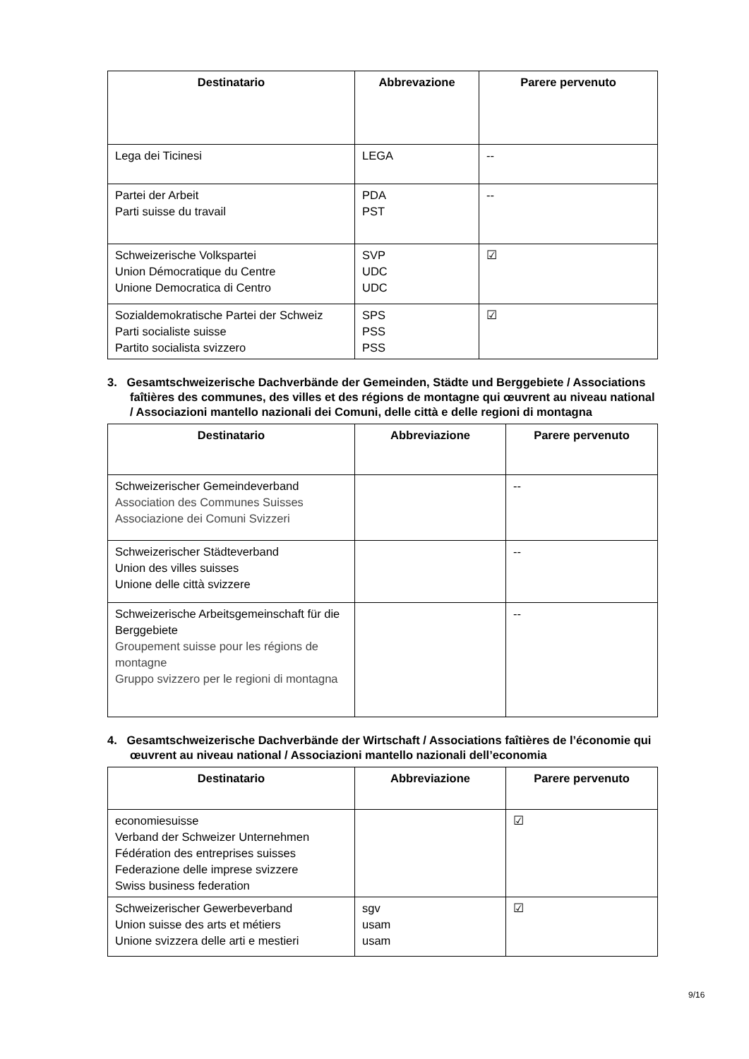| Destinatario | Abbrevazione | Parere pervenuto |
| --- | --- | --- |
| Lega dei Ticinesi | LEGA | -- |
| Partei der Arbeit Parti suisse du travail | PDA PST | -- |
| Schweizerische Volkspartei Union Démocratique du Centre Unione Democratica di Centro | SVP UDC UDC | ☑ |
| Sozialdemokratische Partei der Schweiz Parti socialiste suisse Partito socialista svizzero | SPS PSS PSS | ☑ |
3. Gesamtschweizerische Dachverbände der Gemeinden, Städte und Berggebiete / Associations faîtières des communes, des villes et des régions de montagne qui œuvrent au niveau national / Associazioni mantello nazionali dei Comuni, delle città e delle regioni di montagna
| Destinatario | Abbreviazione | Parere pervenuto |
| --- | --- | --- |
| Schweizerischer Gemeindeverband Association des Communes Suisses Associazione dei Comuni Svizzeri | | -- |
| Schweizerischer Städteverband Union des villes suisses Unione delle città svizzere | | -- |
| Schweizerische Arbeitsgemeinschaft für die Berggebiete Groupement suisse pour les régions de montagne Gruppo svizzero per le regioni di montagna | | -- |
4. Gesamtschweizerische Dachverbände der Wirtschaft / Associations faîtières de l’économie qui œuvrent au niveau national / Associazioni mantello nazionali dell’economia
| Destinatario | Abbreviazione | Parere pervenuto |
| --- | --- | --- |
| economiesuisse Verband der Schweizer Unternehmen Fédération des entreprises suisses Federazione delle imprese svizzere Swiss business federation | | ☑ |
| Schweizerischer Gewerbeverband Union suisse des arts et métiers Unione svizzera delle arti e mestieri | sgv usam usam | ☑ |
9/16